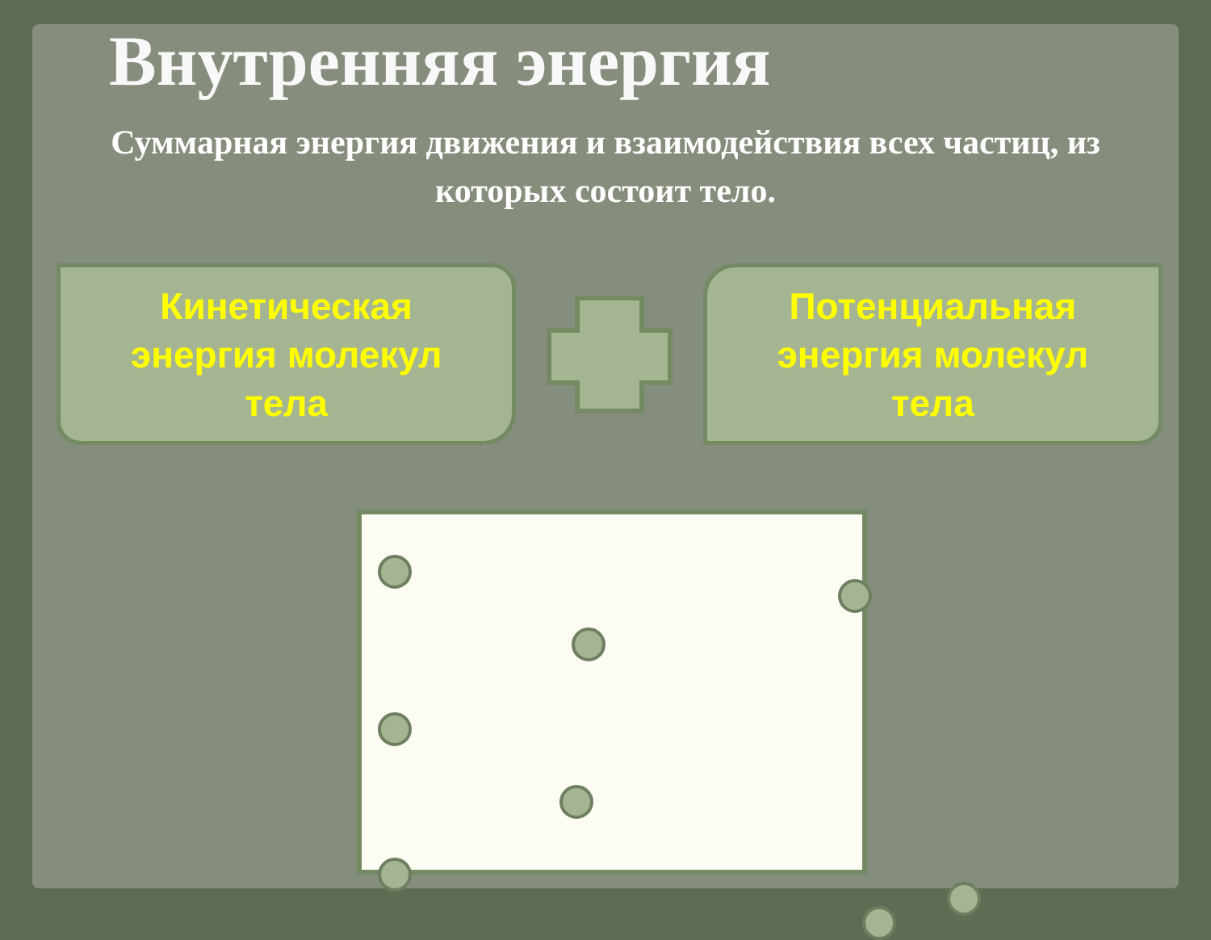Внутренняя энергия
Суммарная энергия движения и взаимодействия всех частиц, из которых состоит тело.
Кинетическая
энергия молекул
тела
Потенциальная
энергия молекул
тела